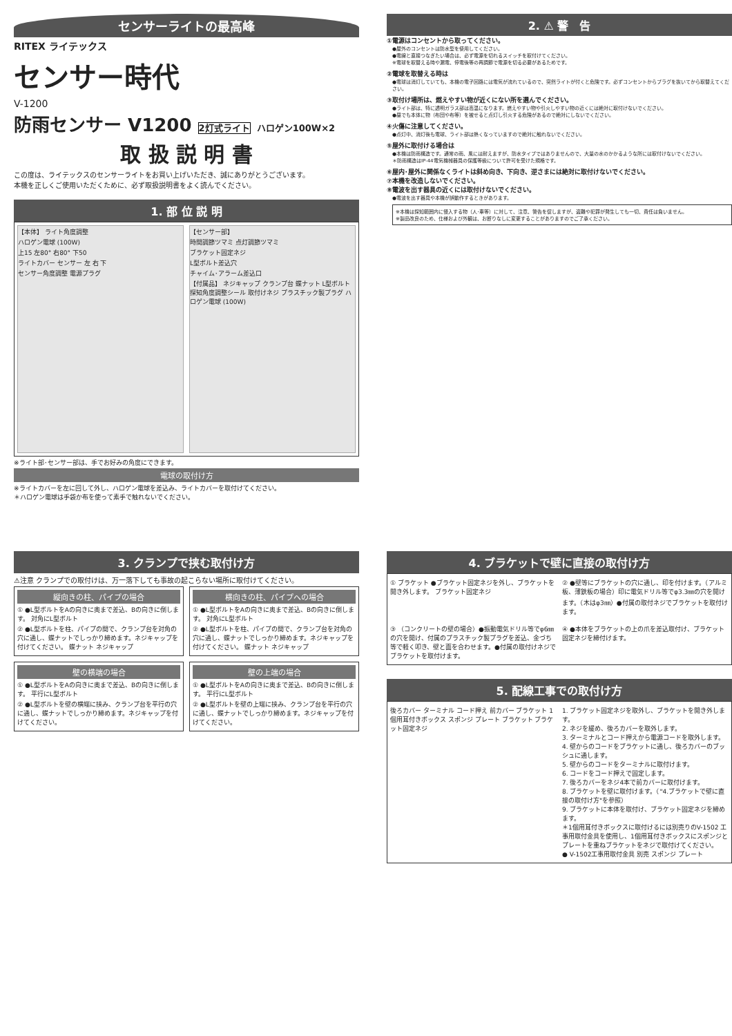センサーライトの最高峰
RITEX ライテックス
センサー時代
V-1200
防雨センサー V1200 2灯式ライト ハロゲン100W×2
取 扱 説 明 書
この度は、ライテックスのセンサーライトをお買い上げいただき、誠にありがとうございます。
本機を正しくご使用いただくために、必ず取扱説明書をよく読んでください。
1. 部 位 説 明
【本体】 ライト角度調整
ハロゲン電球 (100W)
上15 左80° 右80° 下50
ライトカバー センサー 左 右 下
センサー角度調整 電源プラグ
【センサー部】
時間調節ツマミ 点灯調節ツマミ
ブラケット固定ネジ
L型ボルト差込穴
チャイム･アラーム差込口
【付属品】 ネジキャップ クランプ台 蝶ナット L型ボルト 探知角度調整シール 取付けネジ プラスチック製プラグ ハロゲン電球 (100W)
※ライト部･センサー部は、手でお好みの角度にできます。
電球の取付け方
※ライトカバーを左に回して外し、ハロゲン電球を差込み、ライトカバーを取付けてください。
＊ハロゲン電球は手袋か布を使って素手で触れないでください。
2. ⚠ 警　告
①電源はコンセントから取ってください。
●屋外のコンセントは防水型を使用してください。
●電線と直接つなぎたい場合は、必ず電源を切れるスイッチを取付けてください。
※電球を取替える時や漏電、停電後等の再調節で電源を切る必要があるためです。
②電球を取替える時は
●電球は消灯していても、本機の電子回路には電気が流れているので、突然ライトが付くと危険です。必ずコンセントからプラグを抜いてから取替えてください。
③取付け場所は、燃えやすい物が近くにない所を選んでください。
●ライト部は、特に透明ガラス部は高温になります。燃えやすい物や引火しやすい物の近くには絶対に取付けないでください。
●昼でも本体に物（布団や布等）を被せると点灯し引火する危険があるので絶対にしないでください。
④火傷に注意してください。
●点灯中、消灯後も電球、ライト部は熱くなっていますので絶対に触れないでください。
⑤屋外に取付ける場合は
●本機は防雨構造です。通常の雨、風には耐えますが、防水タイプではありませんので、大量の水のかかるような所には取付けないでください。
＊防雨構造はIP-44電気機械器具の保護等級について許可を受けた規格です。
⑥屋内･屋外に関係なくライトは斜め向き、下向き、逆さまには絶対に取付けないでください。
⑦本機を改造しないでください。
⑧電波を出す器具の近くには取付けないでください。
●電波を出す器具や本機が誤動作するときがあります。
※本機は探知範囲内に侵入する物（人･車等）に対して、注意、警告を促しますが、盗難や犯罪が発生しても一切、責任は負いません。
※製品改良のため、仕様および外観は、お断りなしに変更することがありますのでご了承ください。
3. クランプで挟む取付け方
⚠注意 クランプでの取付けは、万一落下しても事故の起こらない場所に取付けてください。
縦向きの柱、パイプの場合
① ●L型ボルトをAの向きに奥まで差込、Bの向きに倒します。 対角にL型ボルト
② ●L型ボルトを柱、パイプの間で、クランプ台を対角の穴に通し、蝶ナットでしっかり締めます。ネジキャップを付けてください。 蝶ナット ネジキャップ
横向きの柱、パイプへの場合
① ●L型ボルトをAの向きに奥まで差込、Bの向きに倒します。 対角にL型ボルト
② ●L型ボルトを柱、パイプの間で、クランプ台を対角の穴に通し、蝶ナットでしっかり締めます。ネジキャップを付けてください。 蝶ナット ネジキャップ
壁の横端の場合
① ●L型ボルトをAの向きに奥まで差込、Bの向きに倒します。 平行にL型ボルト
② ●L型ボルトを壁の横端に挟み、クランプ台を平行の穴に通し、蝶ナットでしっかり締めます。ネジキャップを付けてください。
壁の上端の場合
① ●L型ボルトをAの向きに奥まで差込、Bの向きに倒します。 平行にL型ボルト
② ●L型ボルトを壁の上端に挟み、クランプ台を平行の穴に通し、蝶ナットでしっかり締めます。ネジキャップを付けてください。
4. ブラケットで壁に直接の取付け方
① ブラケット ●ブラケット固定ネジを外し、ブラケットを開き外します。 ブラケット固定ネジ
② ●壁等にブラケットの穴に通し、印を付けます。（アルミ板、薄鉄板の場合）印に電気ドリル等でφ3.3㎜の穴を開けます。（木はφ3㎜）●付属の取付ネジでブラケットを取付けます。
③ （コンクリートの壁の場合）●振動電気ドリル等でφ6㎜の穴を開け、付属のプラスチック製プラグを差込、金づち等で軽く叩き、壁と面を合わせます。●付属の取付けネジでブラケットを取付けます。
④ ●本体をブラケットの上の爪を差込取付け、ブラケット固定ネジを締付けます。
5. 配線工事での取付け方
後ろカバー ターミナル コード押え 前カバー ブラケット 1個用耳付きボックス スポンジ プレート ブラケット ブラケット固定ネジ
1. ブラケット固定ネジを取外し、ブラケットを開き外します。
2. ネジを緩め、後ろカバーを取外します。
3. ターミナルとコード押えから電源コードを取外します。
4. 壁からのコードをブラケットに通し、後ろカバーのブッシュに通します。
5. 壁からのコードをターミナルに取付けます。
6. コードをコード押えで固定します。
7. 後ろカバーをネジ4本で前カバーに取付けます。
8. ブラケットを壁に取付けます。（"4.ブラケットで壁に直接の取付け方"を参照）
9. ブラケットに本体を取付け、ブラケット固定ネジを締めます。
＊1個用耳付きボックスに取付けるには別売りのV-1502 工事用取付金具を使用し、1個用耳付きボックスにスポンジとプレートを重ねブラケットをネジで取付けてください。
● V-1502工事用取付金具 別売 スポンジ プレート